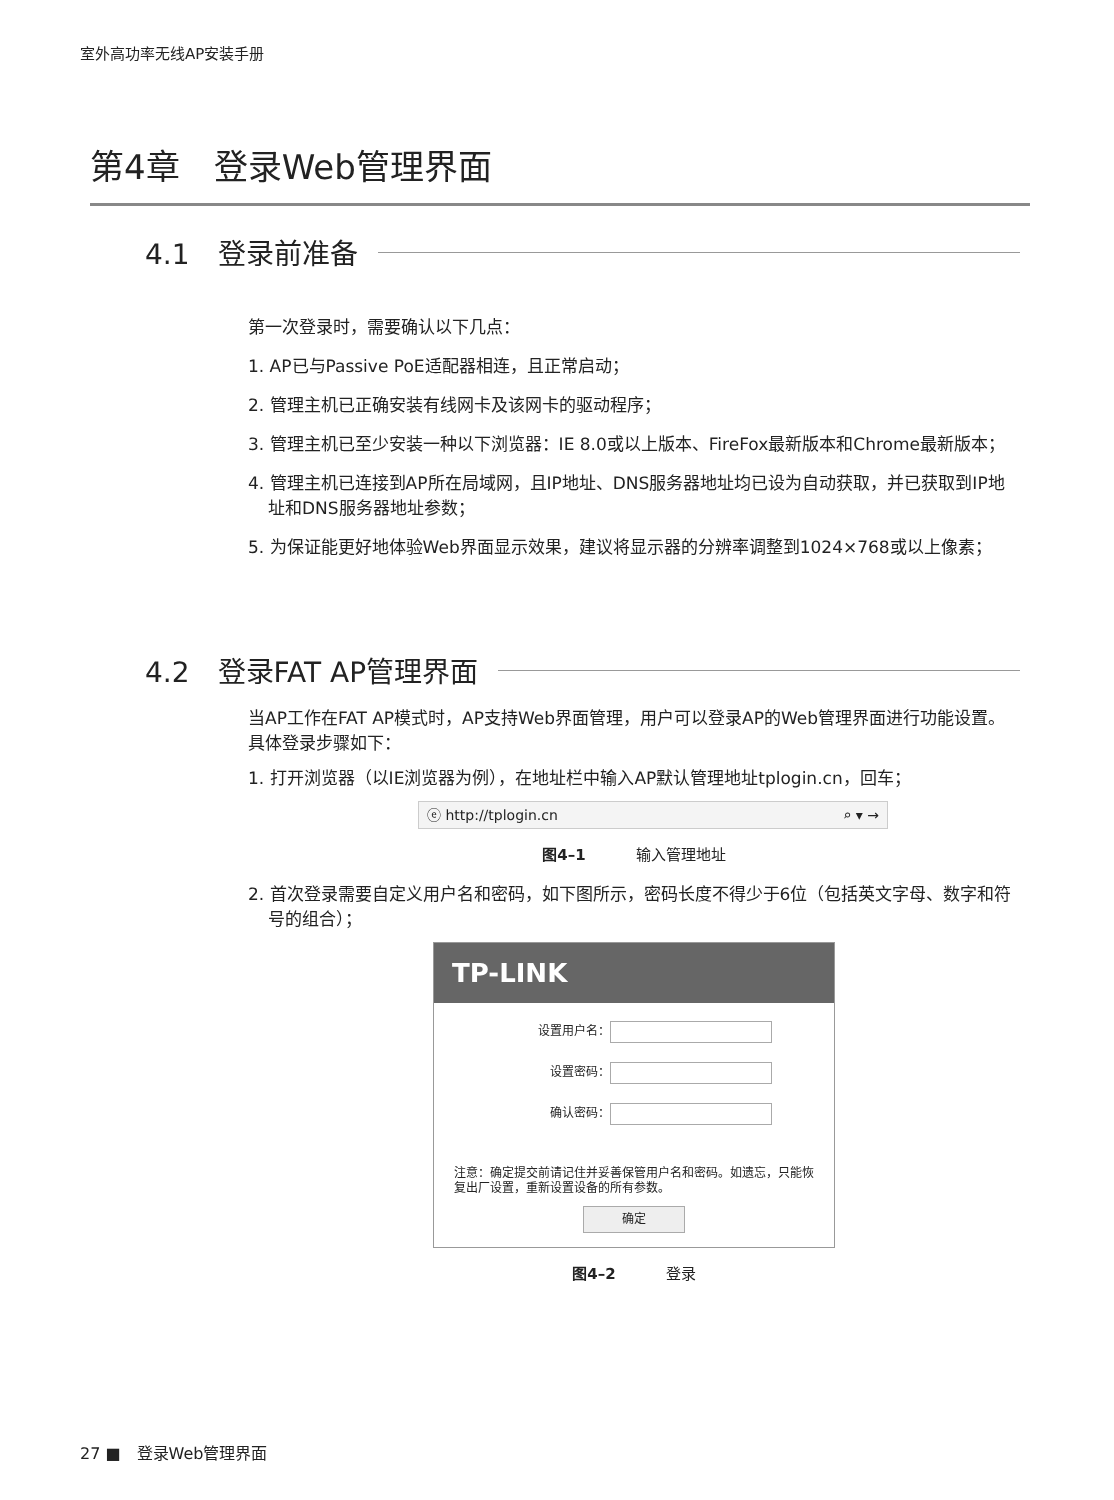室外高功率无线AP安装手册
第4章　登录Web管理界面
4.1　登录前准备
第一次登录时，需要确认以下几点：
1. AP已与Passive PoE适配器相连，且正常启动；
2. 管理主机已正确安装有线网卡及该网卡的驱动程序；
3. 管理主机已至少安装一种以下浏览器：IE 8.0或以上版本、FireFox最新版本和Chrome最新版本；
4. 管理主机已连接到AP所在局域网，且IP地址、DNS服务器地址均已设为自动获取，并已获取到IP地址和DNS服务器地址参数；
5. 为保证能更好地体验Web界面显示效果，建议将显示器的分辨率调整到1024×768或以上像素；
4.2　登录FAT AP管理界面
当AP工作在FAT AP模式时，AP支持Web界面管理，用户可以登录AP的Web管理界面进行功能设置。具体登录步骤如下：
1. 打开浏览器（以IE浏览器为例），在地址栏中输入AP默认管理地址tplogin.cn，回车；
ⓔ http://tplogin.cn ⌕ ▾ →
图4–1 输入管理地址
2. 首次登录需要自定义用户名和密码，如下图所示，密码长度不得少于6位（包括英文字母、数字和符号的组合）；
TP-LINK
设置用户名：
设置密码：
确认密码：
注意：确定提交前请记住并妥善保管用户名和密码。如遗忘，只能恢复出厂设置，重新设置设备的所有参数。
确定
图4–2 登录
27 ■　登录Web管理界面